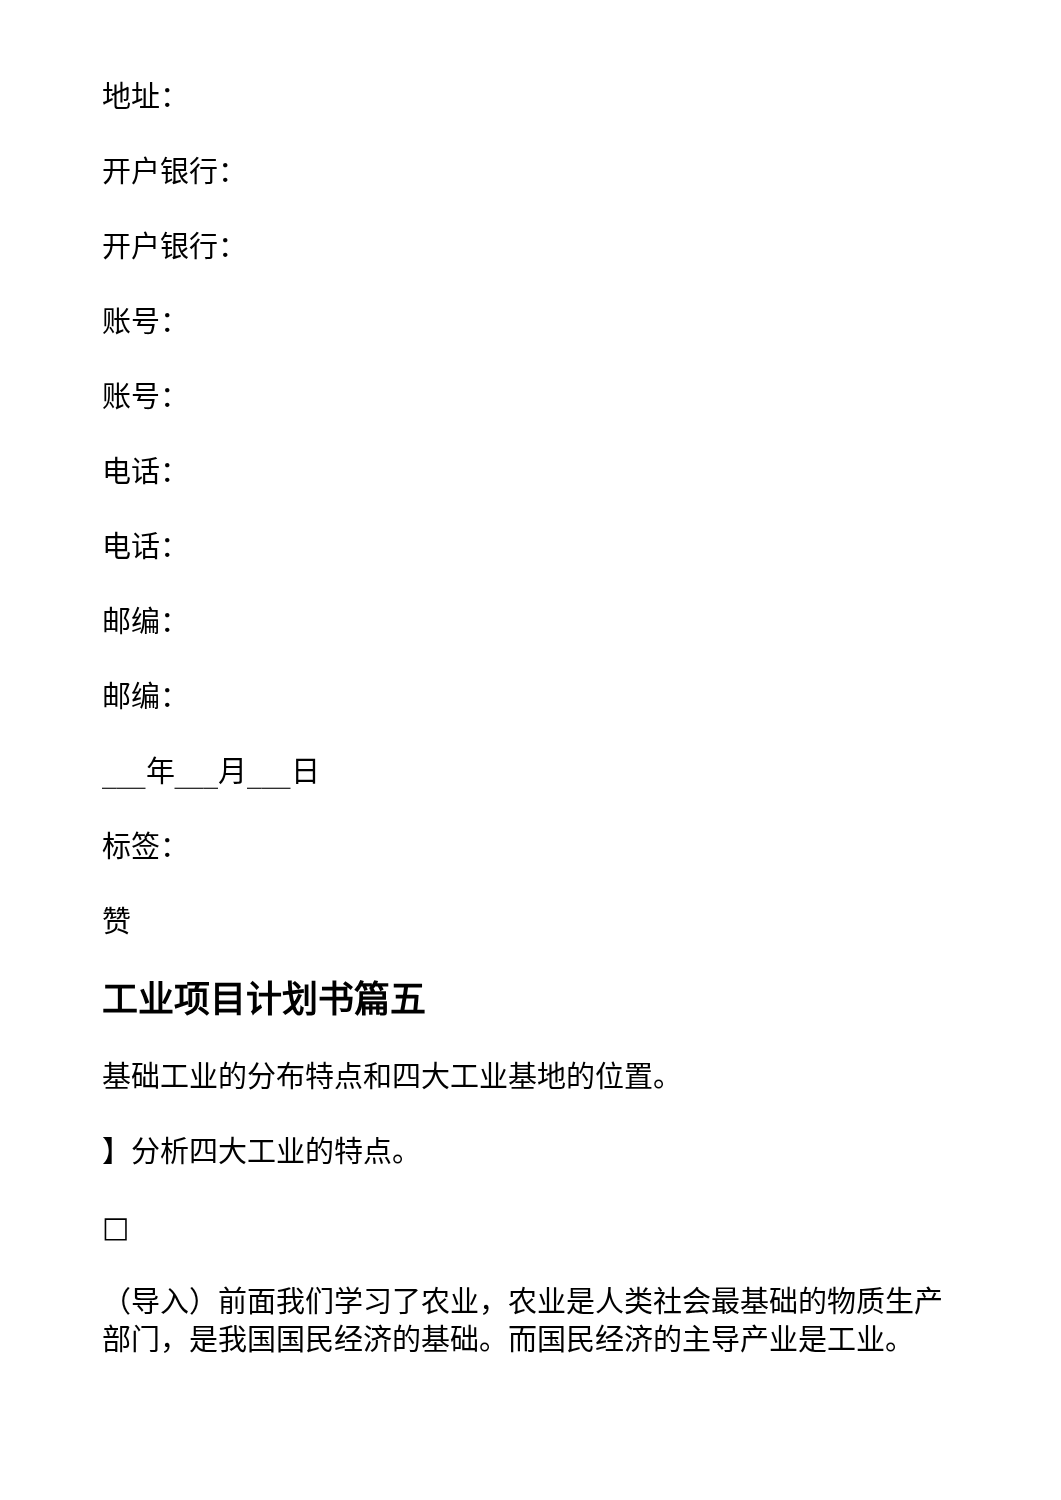地址：
开户银行：
开户银行：
账号：
账号：
电话：
电话：
邮编：
邮编：
___年___月___日
标签：
赞
工业项目计划书篇五
基础工业的分布特点和四大工业基地的位置。
】分析四大工业的特点。
□
（导入）前面我们学习了农业，农业是人类社会最基础的物质生产部门，是我国国民经济的基础。而国民经济的主导产业是工业。